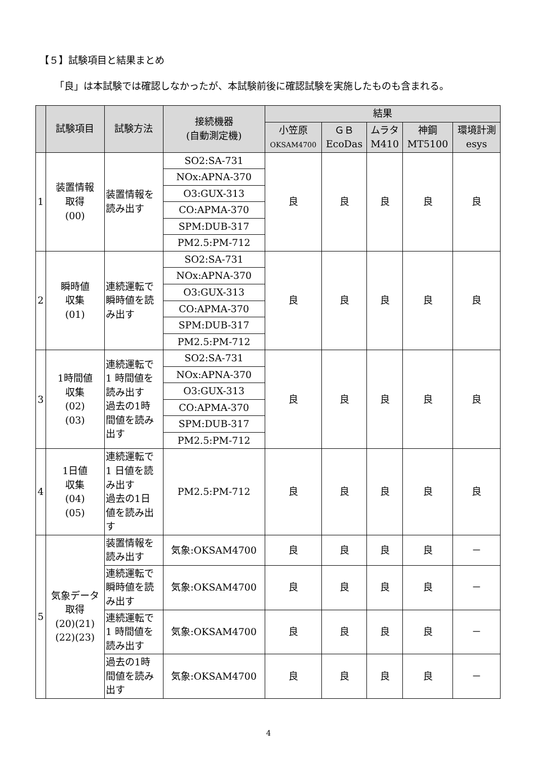【５】試験項目と結果まとめ
「良」は本試験では確認しなかったが、本試験前後に確認試験を実施したものも含まれる。
| | 試験項目 | 試験方法 | 接続機器 (自動測定機) | 結果 | | | | |
| --- | --- | --- | --- | --- | --- | --- | --- | --- |
| | | | | 小笠原 OKSAM4700 | ＧＢ EcoDas | ムラタ M410 | 神鋼 MT5100 | 環境計測 esys |
| 1 | 装置情報 取得 (00) | 装置情報を 読み出す | SO2:SA-731 | 良 | 良 | 良 | 良 | 良 |
| | | | NOx:APNA-370 | | | | | |
| | | | O3:GUX-313 | | | | | |
| | | | CO:APMA-370 | | | | | |
| | | | SPM:DUB-317 | | | | | |
| | | | PM2.5:PM-712 | | | | | |
| 2 | 瞬時値 収集 (01) | 連続運転で 瞬時値を読 み出す | SO2:SA-731 | 良 | 良 | 良 | 良 | 良 |
| | | | NOx:APNA-370 | | | | | |
| | | | O3:GUX-313 | | | | | |
| | | | CO:APMA-370 | | | | | |
| | | | SPM:DUB-317 | | | | | |
| | | | PM2.5:PM-712 | | | | | |
| 3 | 1時間値 収集 (02) (03) | 連続運転で 1 時間値を 読み出す 過去の1時 間値を読み 出す | SO2:SA-731 | 良 | 良 | 良 | 良 | 良 |
| | | | NOx:APNA-370 | | | | | |
| | | | O3:GUX-313 | | | | | |
| | | | CO:APMA-370 | | | | | |
| | | | SPM:DUB-317 | | | | | |
| | | | PM2.5:PM-712 | | | | | |
| 4 | 1日値 収集 (04) (05) | 連続運転で 1 日値を読 み出す 過去の1日 値を読み出 す | PM2.5:PM-712 | 良 | 良 | 良 | 良 | 良 |
| 5 | 気象データ 取得 (20)(21) (22)(23) | 装置情報を 読み出す | 気象:OKSAM4700 | 良 | 良 | 良 | 良 | － |
| | | 連続運転で 瞬時値を読 み出す | 気象:OKSAM4700 | 良 | 良 | 良 | 良 | － |
| | | 連続運転で 1 時間値を 読み出す | 気象:OKSAM4700 | 良 | 良 | 良 | 良 | － |
| | | 過去の1時 間値を読み 出す | 気象:OKSAM4700 | 良 | 良 | 良 | 良 | － |
4